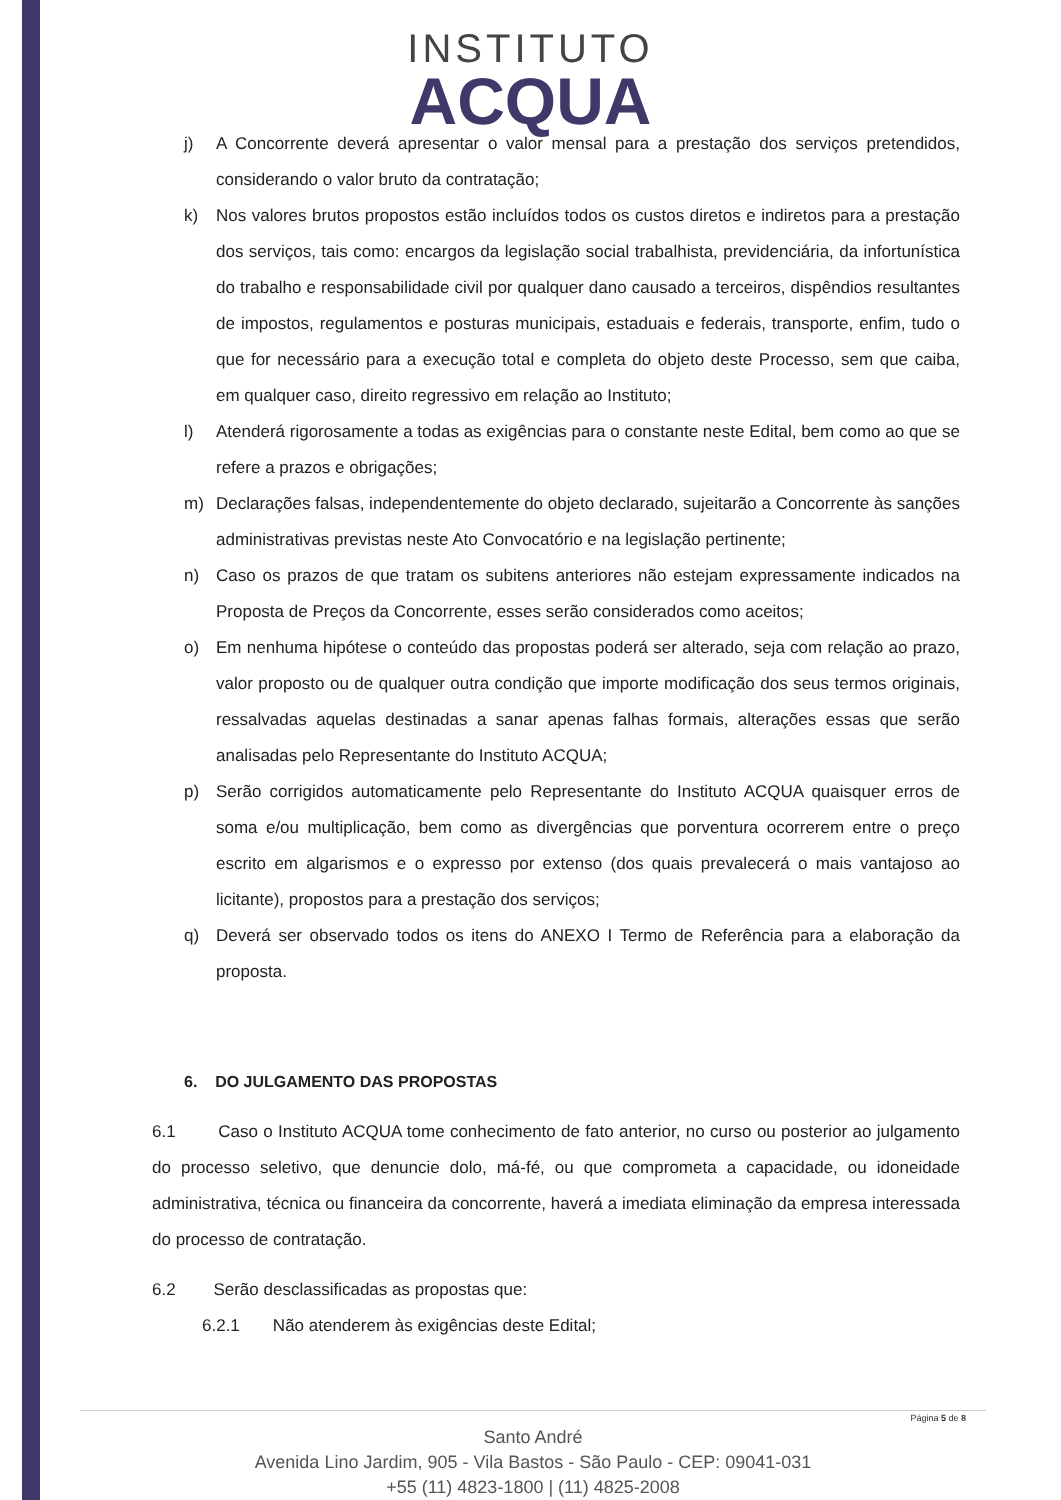INSTITUTO
ACQUA
j) A Concorrente deverá apresentar o valor mensal para a prestação dos serviços pretendidos, considerando o valor bruto da contratação;
k) Nos valores brutos propostos estão incluídos todos os custos diretos e indiretos para a prestação dos serviços, tais como: encargos da legislação social trabalhista, previdenciária, da infortunística do trabalho e responsabilidade civil por qualquer dano causado a terceiros, dispêndios resultantes de impostos, regulamentos e posturas municipais, estaduais e federais, transporte, enfim, tudo o que for necessário para a execução total e completa do objeto deste Processo, sem que caiba, em qualquer caso, direito regressivo em relação ao Instituto;
l) Atenderá rigorosamente a todas as exigências para o constante neste Edital, bem como ao que se refere a prazos e obrigações;
m) Declarações falsas, independentemente do objeto declarado, sujeitarão a Concorrente às sanções administrativas previstas neste Ato Convocatório e na legislação pertinente;
n) Caso os prazos de que tratam os subitens anteriores não estejam expressamente indicados na Proposta de Preços da Concorrente, esses serão considerados como aceitos;
o) Em nenhuma hipótese o conteúdo das propostas poderá ser alterado, seja com relação ao prazo, valor proposto ou de qualquer outra condição que importe modificação dos seus termos originais, ressalvadas aquelas destinadas a sanar apenas falhas formais, alterações essas que serão analisadas pelo Representante do Instituto ACQUA;
p) Serão corrigidos automaticamente pelo Representante do Instituto ACQUA quaisquer erros de soma e/ou multiplicação, bem como as divergências que porventura ocorrerem entre o preço escrito em algarismos e o expresso por extenso (dos quais prevalecerá o mais vantajoso ao licitante), propostos para a prestação dos serviços;
q) Deverá ser observado todos os itens do ANEXO I Termo de Referência para a elaboração da proposta.
6. DO JULGAMENTO DAS PROPOSTAS
6.1 Caso o Instituto ACQUA tome conhecimento de fato anterior, no curso ou posterior ao julgamento do processo seletivo, que denuncie dolo, má-fé, ou que comprometa a capacidade, ou idoneidade administrativa, técnica ou financeira da concorrente, haverá a imediata eliminação da empresa interessada do processo de contratação.
6.2 Serão desclassificadas as propostas que:
6.2.1 Não atenderem às exigências deste Edital;
Página 5 de 8
Santo André
Avenida Lino Jardim, 905 - Vila Bastos - São Paulo - CEP: 09041-031
+55 (11) 4823-1800 | (11) 4825-2008